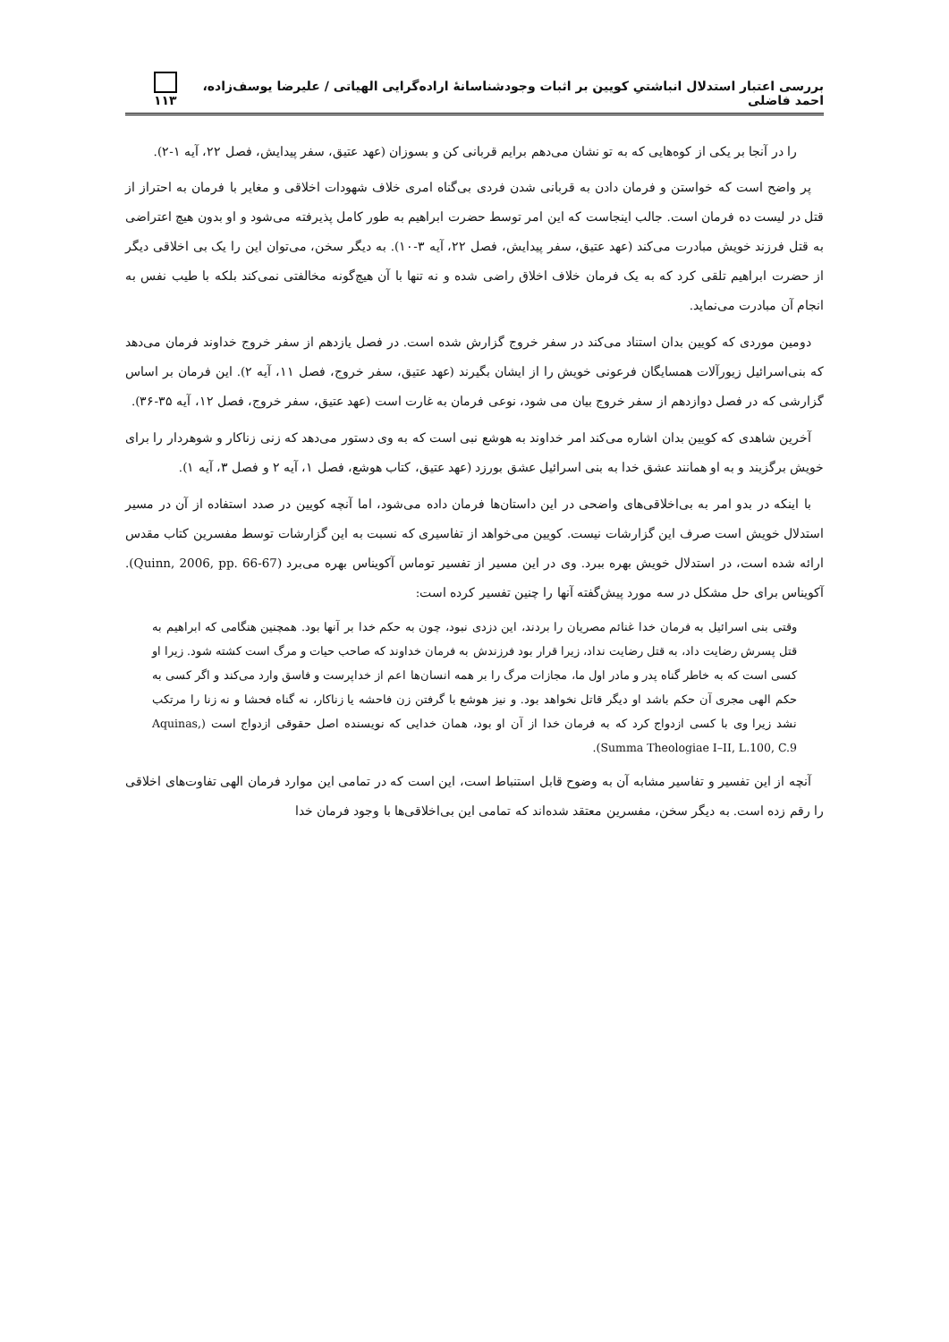بررسی اعتبار استدلال انباشتیِ کویین بر اثبات وجودشناسانۀ اراده‌گرایی الهیاتی / علیرضا یوسف‌زاده، احمد فاضلی ۱۱۳
را در آنجا بر یکی از کوه‌هایی که به تو نشان می‌دهم برایم قربانی کن و بسوزان (عهد عتیق، سفر پیدایش، فصل ۲۲، آیه ۱-۲).
پر واضح است که خواستن و فرمان دادن به قربانی شدن فردی بی‌گناه امری خلاف شهودات اخلاقی و مغایر با فرمان به احتراز از قتل در لیست ده فرمان است. جالب اینجاست که این امر توسط حضرت ابراهیم به طور کامل پذیرفته می‌شود و او بدون هیچ اعتراضی به قتل فرزند خویش مبادرت می‌کند (عهد عتیق، سفر پیدایش، فصل ۲۲، آیه ۳-۱۰). به دیگر سخن، می‌توان این را یک بی اخلاقی دیگر از حضرت ابراهیم تلقی کرد که به یک فرمان خلاف اخلاق راضی شده و نه تنها با آن هیچ‌گونه مخالفتی نمی‌کند بلکه با طیب نفس به انجام آن مبادرت می‌نماید.
دومین موردی که کویین بدان استناد می‌کند در سفر خروج گزارش شده است. در فصل یازدهم از سفر خروج خداوند فرمان می‌دهد که بنی‌اسرائیل زیورآلات همسایگان فرعونی خویش را از ایشان بگیرند (عهد عتیق، سفر خروج، فصل ۱۱، آیه ۲). این فرمان بر اساس گزارشی که در فصل دوازدهم از سفر خروج بیان می شود، نوعی فرمان به غارت است (عهد عتیق، سفر خروج، فصل ۱۲، آیه ۳۵-۳۶).
آخرین شاهدی که کویین بدان اشاره می‌کند امر خداوند به هوشع نبی است که به وی دستور می‌دهد که زنی زناکار و شوهردار را برای خویش برگزیند و به او همانند عشق خدا به بنی اسرائیل عشق بورزد (عهد عتیق، کتاب هوشع، فصل ۱، آیه ۲ و فصل ۳، آیه ۱).
با اینکه در بدو امر به بی‌اخلاقی‌های واضحی در این داستان‌ها فرمان داده می‌شود، اما آنچه کویین در صدد استفاده از آن در مسیر استدلال خویش است صرف این گزارشات نیست. کویین می‌خواهد از تفاسیری که نسبت به این گزارشات توسط مفسرین کتاب مقدس ارائه شده است، در استدلال خویش بهره ببرد. وی در این مسیر از تفسیر توماس آکویناس بهره می‌برد (Quinn, 2006, pp. 66-67). آکویناس برای حل مشکل در سه مورد پیش‌گفته آنها را چنین تفسیر کرده است:
وقتی بنی اسرائیل به فرمان خدا غنائم مصریان را بردند، این دزدی نبود، چون به حکم خدا بر آنها بود. همچنین هنگامی که ابراهیم به قتل پسرش رضایت داد، به قتل رضایت نداد، زیرا قرار بود فرزندش به فرمان خداوند که صاحب حیات و مرگ است کشته شود. زیرا او کسی است که به خاطر گناه پدر و مادر اول ما، مجازات مرگ را بر همه انسان‌ها اعم از خداپرست و فاسق وارد می‌کند و اگر کسی به حکم الهی مجری آن حکم باشد او دیگر قاتل نخواهد بود. و نیز هوشع با گرفتن زن فاحشه یا زناکار، نه گناه فحشا و نه زنا را مرتکب نشد زیرا وی با کسی ازدواج کرد که به فرمان خدا از آن او بود، همان خدایی که نویسنده اصل حقوقی ازدواج است (Aquinas, Summa Theologiae I–II, L.100, C.9).
آنچه از این تفسیر و تفاسیر مشابه آن به وضوح قابل استنباط است، این است که در تمامی این موارد فرمان الهی تفاوت‌های اخلاقی را رقم زده است. به دیگر سخن، مفسرین معتقد شده‌اند که تمامی این بی‌اخلاقی‌ها با وجود فرمان خدا